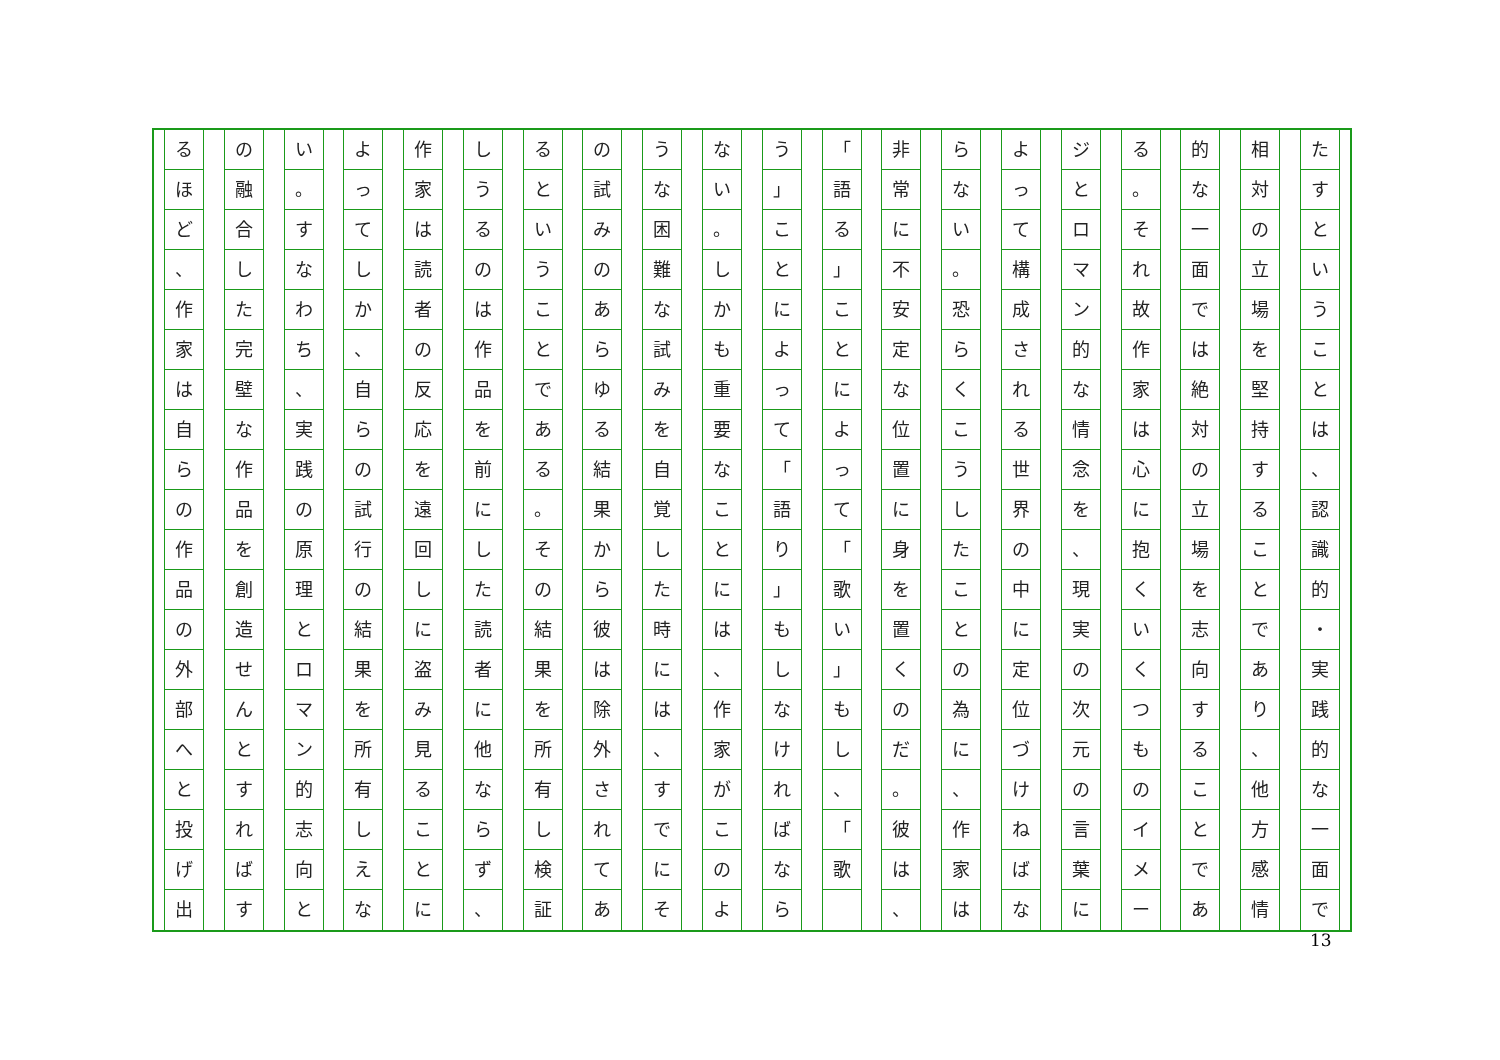たすということは
、
認識的
・
実践的な一面で
相対の立場を堅持することであり
、
他方感情
的な一面では絶対の立場を志向することであ
る
。
それ故作家は心に抱くいくつものイメー
ジとロマン的な情念を
、
現実の次元の言葉に
よって構成される世界の中に定位づけねばな
らない
。
恐らくこうしたことの為に
、
作家は
非常に不安定な位置に身を置くのだ
。
彼は
、
「
語る
」
ことによって
「
歌い
」
もし
、
「
歌
う
」
ことによって
「
語り
」
もしなければなら
ない
。
しかも重要なことには
、
作家がこのよ
うな困難な試みを自覚した時には
、
すでにそ
の試みのあらゆる結果から彼は除外されてあ
るということである
。
その結果を所有し検証
しうるのは作品を前にした読者に他ならず
、
作家は読者の反応を遠回しに盗み見ることに
よってしか
、
自らの試行の結果を所有しえな
い
。
すなわち
、
実践の原理とロマン的志向と
の融合した完壁な作品を創造せんとすればす
るほど
、
作家は自らの作品の外部へと投げ出
13